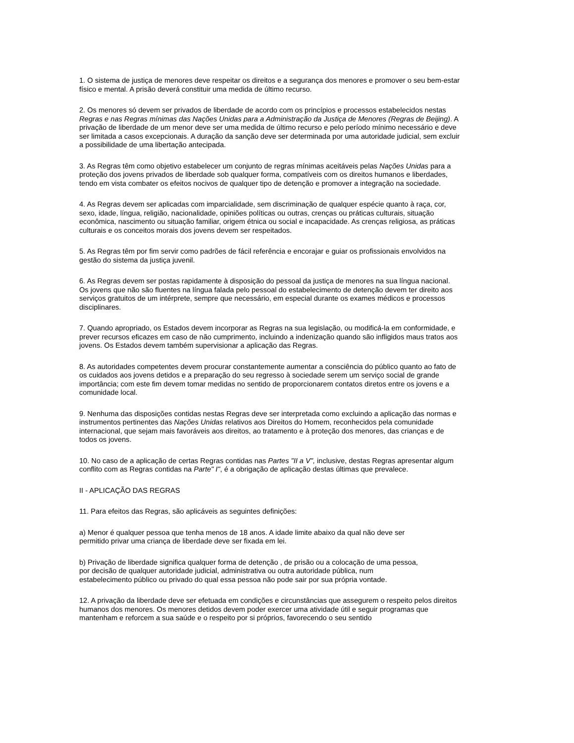1. O sistema de justiça de menores deve respeitar os direitos e a segurança dos menores e promover o seu bem-estar físico e mental. A prisão deverá constituir uma medida de último recurso.
2. Os menores só devem ser privados de liberdade de acordo com os princípios e processos estabelecidos nestas Regras e nas Regras mínimas das Nações Unidas para a Administração da Justiça de Menores (Regras de Beijing). A privação de liberdade de um menor deve ser uma medida de último recurso e pelo período mínimo necessário e deve ser limitada a casos excepcionais. A duração da sanção deve ser determinada por uma autoridade judicial, sem excluir a possibilidade de uma libertação antecipada.
3. As Regras têm como objetivo estabelecer um conjunto de regras mínimas aceitáveis pelas Nações Unidas para a proteção dos jovens privados de liberdade sob qualquer forma, compatíveis com os direitos humanos e liberdades, tendo em vista combater os efeitos nocivos de qualquer tipo de detenção e promover a integração na sociedade.
4. As Regras devem ser aplicadas com imparcialidade, sem discriminação de qualquer espécie quanto à raça, cor, sexo, idade, língua, religião, nacionalidade, opiniões políticas ou outras, crenças ou práticas culturais, situação econômica, nascimento ou situação familiar, origem étnica ou social e incapacidade. As crenças religiosa, as práticas culturais e os conceitos morais dos jovens devem ser respeitados.
5. As Regras têm por fim servir como padrões de fácil referência e encorajar e guiar os profissionais envolvidos na gestão do sistema da justiça juvenil.
6. As Regras devem ser postas rapidamente à disposição do pessoal da justiça de menores na sua língua nacional. Os jovens que não são fluentes na língua falada pelo pessoal do estabelecimento de detenção devem ter direito aos serviços gratuitos de um intérprete, sempre que necessário, em especial durante os exames médicos e processos disciplinares.
7. Quando apropriado, os Estados devem incorporar as Regras na sua legislação, ou modificá-la em conformidade, e prever recursos eficazes em caso de não cumprimento, incluindo a indenização quando são infligidos maus tratos aos jovens. Os Estados devem também supervisionar a aplicação das Regras.
8. As autoridades competentes devem procurar constantemente aumentar a consciência do público quanto ao fato de os cuidados aos jovens detidos e a preparação do seu regresso à sociedade serem um serviço social de grande importância; com este fim devem tomar medidas no sentido de proporcionarem contatos diretos entre os jovens e a comunidade local.
9. Nenhuma das disposições contidas nestas Regras deve ser interpretada como excluindo a aplicação das normas e instrumentos pertinentes das Nações Unidas relativos aos Direitos do Homem, reconhecidos pela comunidade internacional, que sejam mais favoráveis aos direitos, ao tratamento e à proteção dos menores, das crianças e de todos os jovens.
10. No caso de a aplicação de certas Regras contidas nas Partes "II a V", inclusive, destas Regras apresentar algum conflito com as Regras contidas na Parte" I", é a obrigação de aplicação destas últimas que prevalece.
II - APLICAÇÃO DAS REGRAS
11. Para efeitos das Regras, são aplicáveis as seguintes definições:
a) Menor é qualquer pessoa que tenha menos de 18 anos. A idade limite abaixo da qual não deve ser permitido privar uma criança de liberdade deve ser fixada em lei.
b) Privação de liberdade significa qualquer forma de detenção , de prisão ou a colocação de uma pessoa, por decisão de qualquer autoridade judicial, administrativa ou outra autoridade pública, num estabelecimento público ou privado do qual essa pessoa não pode sair por sua própria vontade.
12. A privação da liberdade deve ser efetuada em condições e circunstâncias que assegurem o respeito pelos direitos humanos dos menores. Os menores detidos devem poder exercer uma atividade útil e seguir programas que mantenham e reforcem a sua saúde e o respeito por si próprios, favorecendo o seu sentido